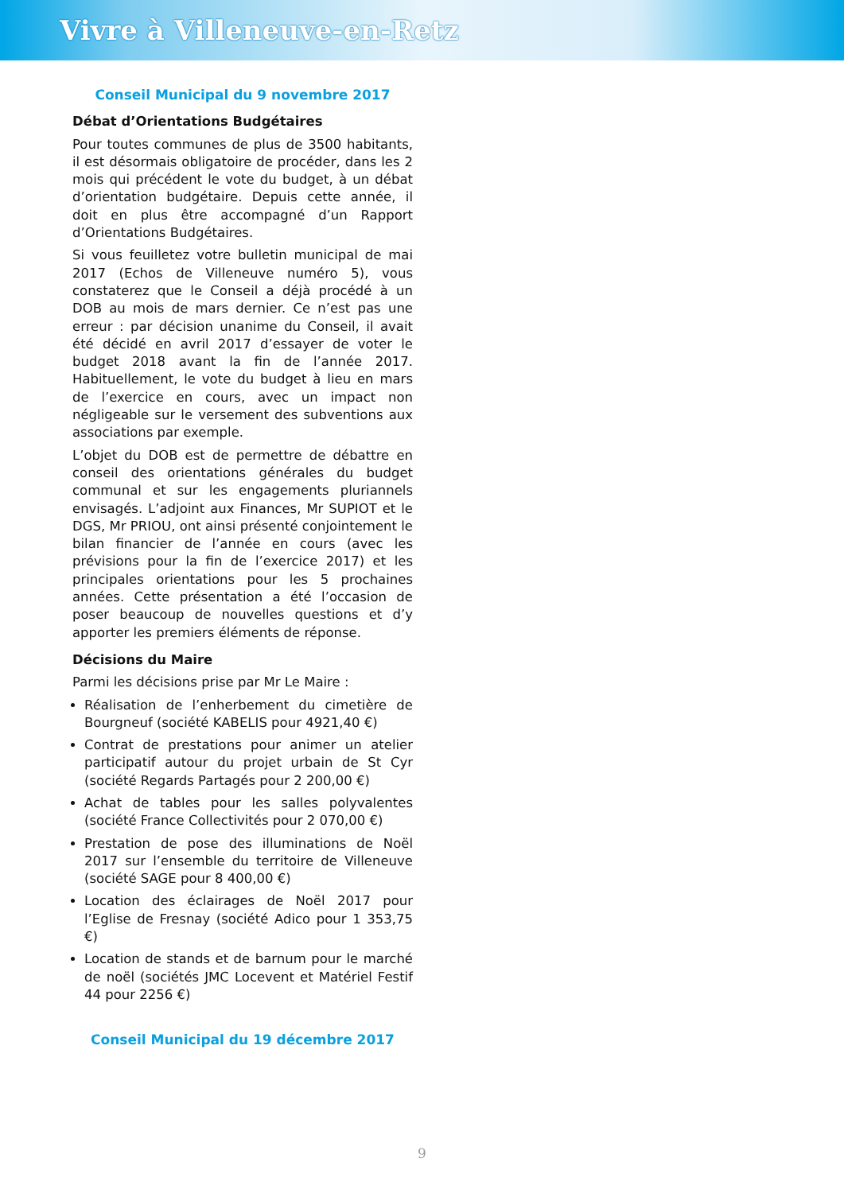Vivre à Villeneuve-en-Retz
Conseil Municipal du 9 novembre 2017
Débat d’Orientations Budgétaires
Pour toutes communes de plus de 3500 habitants, il est désormais obligatoire de procéder, dans les 2 mois qui précédent le vote du budget, à un débat d’orientation budgétaire. Depuis cette année, il doit en plus être accompagné d’un Rapport d’Orientations Budgétaires.
Si vous feuilletez votre bulletin municipal de mai 2017 (Echos de Villeneuve numéro 5), vous constaterez que le Conseil a déjà procédé à un DOB au mois de mars dernier. Ce n’est pas une erreur : par décision unanime du Conseil, il avait été décidé en avril 2017 d’essayer de voter le budget 2018 avant la fin de l’année 2017. Habituellement, le vote du budget à lieu en mars de l’exercice en cours, avec un impact non négligeable sur le versement des subventions aux associations par exemple.
L’objet du DOB est de permettre de débattre en conseil des orientations générales du budget communal et sur les engagements pluriannels envisagés. L’adjoint aux Finances, Mr SUPIOT et le DGS, Mr PRIOU, ont ainsi présenté conjointement le bilan financier de l’année en cours (avec les prévisions pour la fin de l’exercice 2017) et les principales orientations pour les 5 prochaines années. Cette présentation a été l’occasion de poser beaucoup de nouvelles questions et d’y apporter les premiers éléments de réponse.
Décisions du Maire
Parmi les décisions prise par Mr Le Maire :
Réalisation de l’enherbement du cimetière de Bourgneuf (société KABELIS pour 4921,40 €)
Contrat de prestations pour animer un atelier participatif autour du projet urbain de St Cyr (société Regards Partagés pour 2 200,00 €)
Achat de tables pour les salles polyvalentes (société France Collectivités pour 2 070,00 €)
Prestation de pose des illuminations de Noël 2017 sur l’ensemble du territoire de Villeneuve (société SAGE pour 8 400,00 €)
Location des éclairages de Noël 2017 pour l’Eglise de Fresnay (société Adico pour 1 353,75 €)
Location de stands et de barnum pour le marché de noël (sociétés JMC Locevent et Matériel Festif 44 pour 2256 €)
Conseil Municipal du 19 décembre 2017
9